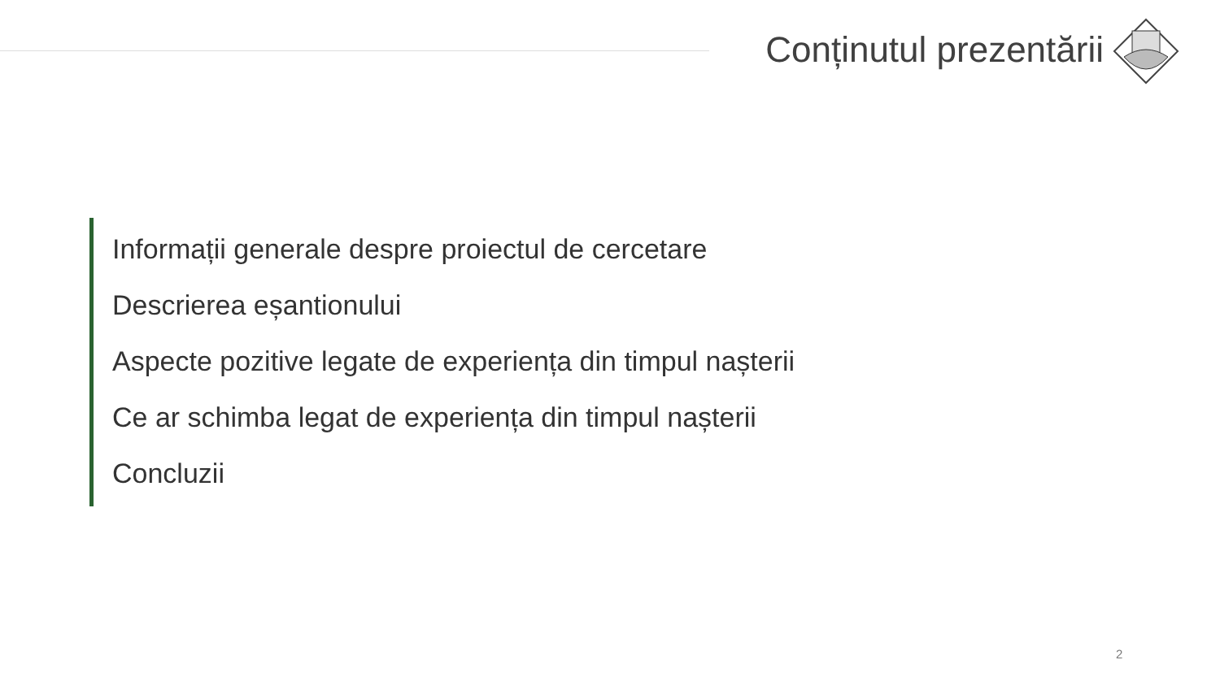Conținutul prezentării
Informații generale despre proiectul de cercetare
Descrierea eșantionului
Aspecte pozitive legate de experiența din timpul nașterii
Ce ar schimba legat de experiența din timpul nașterii
Concluzii
2